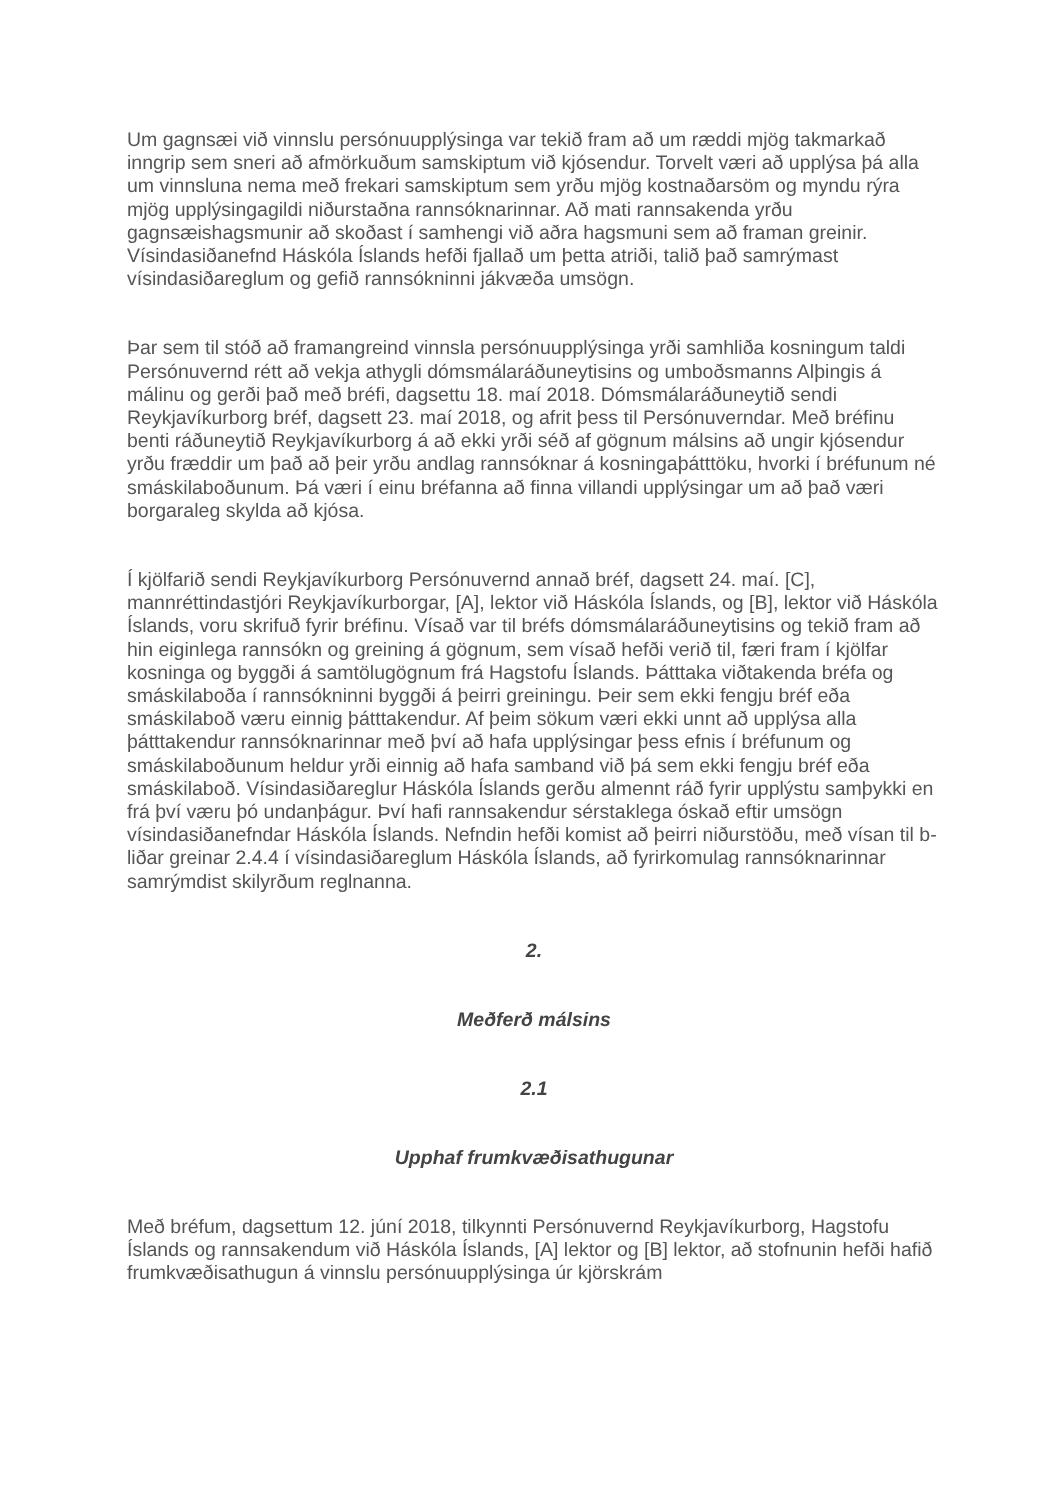Um gagnsæi við vinnslu persónuupplýsinga var tekið fram að um ræddi mjög takmarkað inngrip sem sneri að afmörkuðum samskiptum við kjósendur. Torvelt væri að upplýsa þá alla um vinnsluna nema með frekari samskiptum sem yrðu mjög kostnaðarsöm og myndu rýra mjög upplýsingagildi niðurstaðna rannsóknarinnar. Að mati rannsakenda yrðu gagnsæishagsmunir að skoðast í samhengi við aðra hagsmuni sem að framan greinir. Vísindasiðanefnd Háskóla Íslands hefði fjallað um þetta atriði, talið það samrýmast vísindasiðareglum og gefið rannsókninni jákvæða umsögn.
Þar sem til stóð að framangreind vinnsla persónuupplýsinga yrði samhliða kosningum taldi Persónuvernd rétt að vekja athygli dómsmálaráðuneytisins og umboðsmanns Alþingis á málinu og gerði það með bréfi, dagsettu 18. maí 2018. Dómsmálaráðuneytið sendi Reykjavíkurborg bréf, dagsett 23. maí 2018, og afrit þess til Persónuverndar. Með bréfinu benti ráðuneytið Reykjavíkurborg á að ekki yrði séð af gögnum málsins að ungir kjósendur yrðu fræddir um það að þeir yrðu andlag rannsóknar á kosningaþátttöku, hvorki í bréfunum né smáskilaboðunum. Þá væri í einu bréfanna að finna villandi upplýsingar um að það væri borgaraleg skylda að kjósa.
Í kjölfarið sendi Reykjavíkurborg Persónuvernd annað bréf, dagsett 24. maí. [C], mannréttindastjóri Reykjavíkurborgar, [A], lektor við Háskóla Íslands, og [B], lektor við Háskóla Íslands, voru skrifuð fyrir bréfinu. Vísað var til bréfs dómsmálaráðuneytisins og tekið fram að hin eiginlega rannsókn og greining á gögnum, sem vísað hefði verið til, færi fram í kjölfar kosninga og byggði á samtölugögnum frá Hagstofu Íslands. Þátttaka viðtakenda bréfa og smáskilaboða í rannsókninni byggði á þeirri greiningu. Þeir sem ekki fengju bréf eða smáskilaboð væru einnig þátttakendur. Af þeim sökum væri ekki unnt að upplýsa alla þátttakendur rannsóknarinnar með því að hafa upplýsingar þess efnis í bréfunum og smáskilaboðunum heldur yrði einnig að hafa samband við þá sem ekki fengju bréf eða smáskilaboð. Vísindasiðareglur Háskóla Íslands gerðu almennt ráð fyrir upplýstu samþykki en frá því væru þó undanþágur. Því hafi rannsakendur sérstaklega óskað eftir umsögn vísindasiðanefndar Háskóla Íslands. Nefndin hefði komist að þeirri niðurstöðu, með vísan til b-liðar greinar 2.4.4 í vísindasiðareglum Háskóla Íslands, að fyrirkomulag rannsóknarinnar samrýmdist skilyrðum reglnanna.
2.
Meðferð málsins
2.1
Upphaf frumkvæðisathugunar
Með bréfum, dagsettum 12. júní 2018, tilkynnti Persónuvernd Reykjavíkurborg, Hagstofu Íslands og rannsakendum við Háskóla Íslands, [A] lektor og [B] lektor, að stofnunin hefði hafið frumkvæðisathugun á vinnslu persónuupplýsinga úr kjörskrám